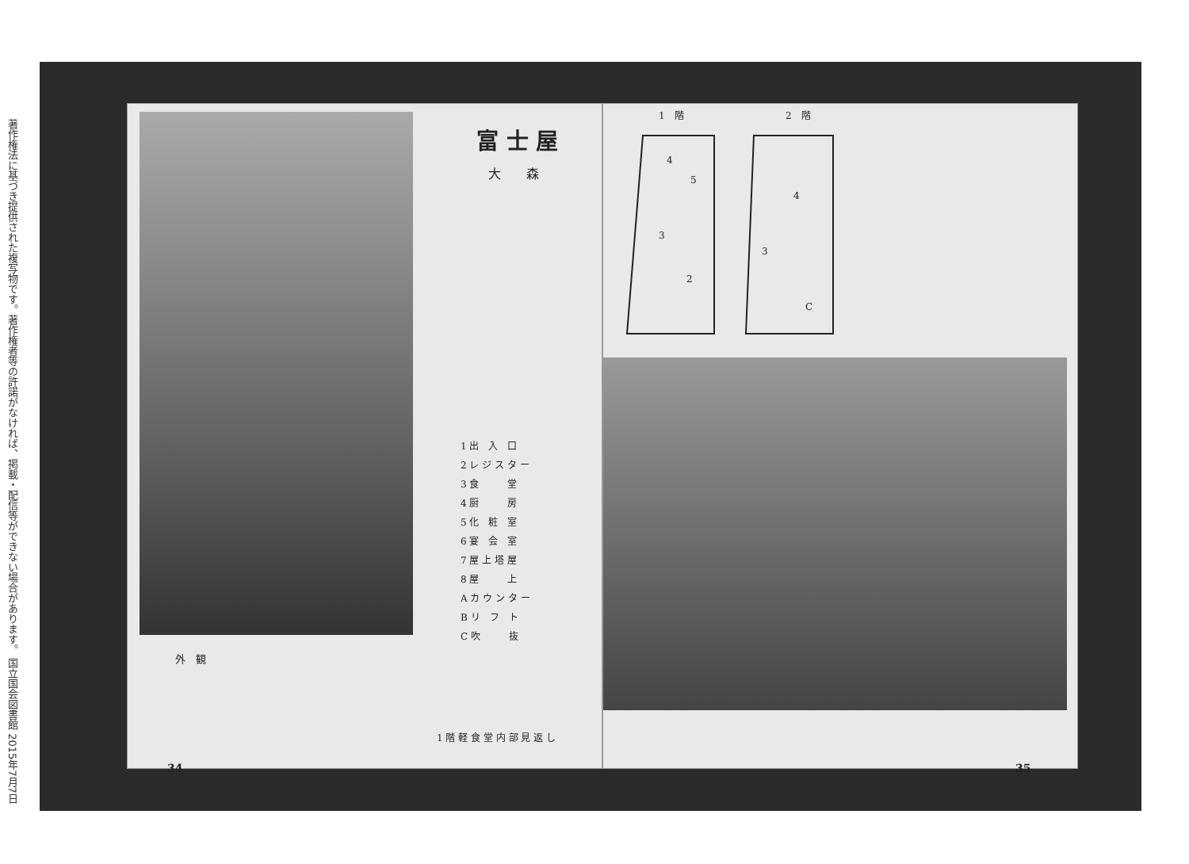著作権法に基づき提供された複写物です。著作権者等の許諾がなければ、掲載・配信等ができない場合があります。 国立国会図書館 2015年7月7日
外　観
富 士 屋
大　　森
1 出　入　口
2 レ ジ ス タ ー
3 食　　　堂
4 厨　　　房
5 化　粧　室
6 宴　会　室
7 屋 上 塔 屋
8 屋　　　上
A カ ウ ン タ ー
B リ　フ　ト
C 吹　　　抜
1 階 軽 食 堂 内 部 見 返 し
34
1　階 2　階
4
5
3
2
4
3
C
35